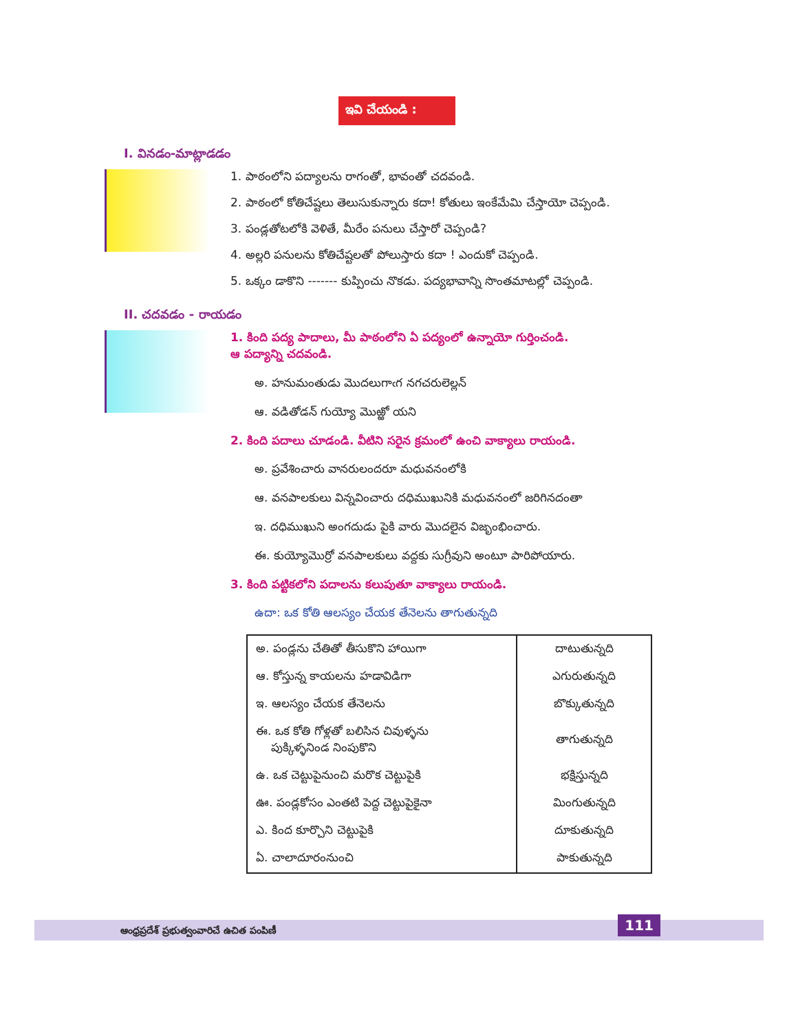ఇవి చేయండి :
I. వినడం-మాట్లాడడం
1. పాఠంలోని పద్యాలను రాగంతో, భావంతో చదవండి.
2. పాఠంలో కోతిచేష్టలు తెలుసుకున్నారు కదా! కోతులు ఇంకేమేమి చేస్తాయో చెప్పండి.
3. పండ్లతోటలోకి వెళితే, మీరేం పనులు చేస్తారో చెప్పండి?
4. అల్లరి పనులను కోతిచేష్టలతో పోలుస్తారు కదా ! ఎందుకో చెప్పండి.
5. ఒక్కం డాకొని ------- కుప్పించు నొకడు. పద్యభావాన్ని సొంతమాటల్లో చెప్పండి.
II. చదవడం - రాయడం
1. కింది పద్య పాదాలు, మీ పాఠంలోని ఏ పద్యంలో ఉన్నాయో గుర్తించండి.
ఆ పద్యాన్ని చదవండి.
అ. హనుమంతుడు మొదలుగాఁగ నగచరులెల్లన్
ఆ. వడితోడన్ గుయ్యో మొఱ్ఱో యని
2. కింది పదాలు చూడండి. వీటిని సరైన క్రమంలో ఉంచి వాక్యాలు రాయండి.
అ. ప్రవేశించారు వానరులందరూ మధువనంలోకి
ఆ. వనపాలకులు విన్నవించారు దధిముఖునికి మధువనంలో జరిగినదంతా
ఇ. దధిముఖుని అంగదుడు పైకి వారు మొదలైన విజృంభించారు.
ఈ. కుయ్యోమొర్రో వనపాలకులు వద్దకు సుగ్రీవుని అంటూ పారిపోయారు.
3. కింది పట్టికలోని పదాలను కలుపుతూ వాక్యాలు రాయండి.
ఉదా: ఒక కోతి ఆలస్యం చేయక తేనెలను తాగుతున్నది
| అ. పండ్లను చేతితో తీసుకొని హాయిగా | దాటుతున్నది |
| ఆ. కోస్తున్న కాయలను హడావిడిగా | ఎగురుతున్నది |
| ఇ. ఆలస్యం చేయక తేనెలను | బొక్కుతున్నది |
| ఈ. ఒక కోతి గోళ్లతో బలిసిన చివుళ్ళను పుక్కిళ్ళనిండ నింపుకొని | తాగుతున్నది |
| ఉ. ఒక చెట్టుపైనుంచి మరొక చెట్టుపైకి | భక్షిస్తున్నది |
| ఊ. పండ్లకోసం ఎంతటి పెద్ద చెట్టుపైకైనా | మింగుతున్నది |
| ఎ. కింద కూర్చొని చెట్టుపైకి | దూకుతున్నది |
| ఏ. చాలాదూరంనుంచి | పాకుతున్నది |
ఆంధ్రప్రదేశ్ ప్రభుత్వంవారిచే ఉచిత పంపిణీ
111